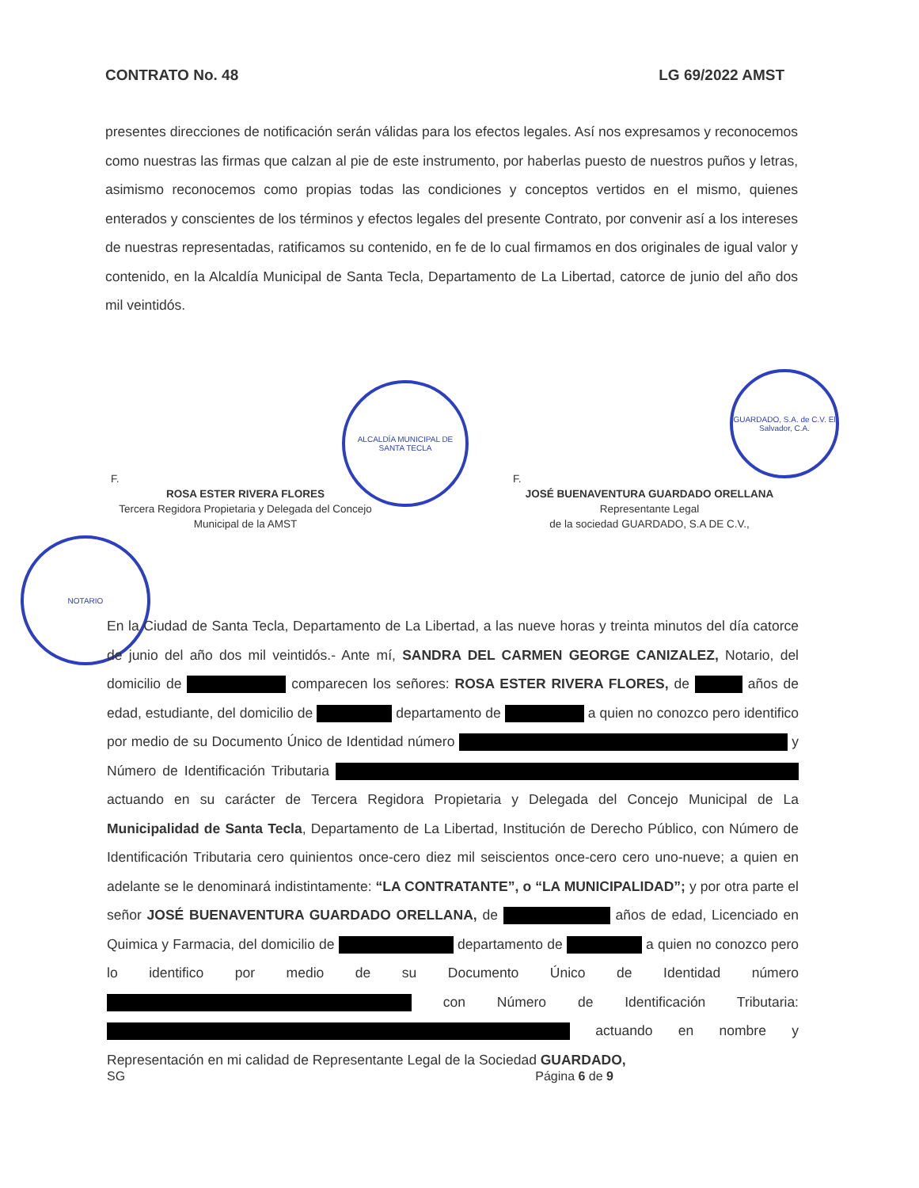CONTRATO No. 48 LG 69/2022 AMST
presentes direcciones de notificación serán válidas para los efectos legales. Así nos expresamos y reconocemos como nuestras las firmas que calzan al pie de este instrumento, por haberlas puesto de nuestros puños y letras, asimismo reconocemos como propias todas las condiciones y conceptos vertidos en el mismo, quienes enterados y conscientes de los términos y efectos legales del presente Contrato, por convenir así a los intereses de nuestras representadas, ratificamos su contenido, en fe de lo cual firmamos en dos originales de igual valor y contenido, en la Alcaldía Municipal de Santa Tecla, Departamento de La Libertad, catorce de junio del año dos mil veintidós.
ALCALDÍA MUNICIPAL DE SANTA TECLA
GUARDADO, S.A. de C.V. El Salvador, C.A.
NOTARIO
F.
ROSA ESTER RIVERA FLORES
Tercera Regidora Propietaria y Delegada del Concejo
Municipal de la AMST
F.
JOSÉ BUENAVENTURA GUARDADO ORELLANA
Representante Legal
de la sociedad GUARDADO, S.A DE C.V.,
En la Ciudad de Santa Tecla, Departamento de La Libertad, a las nueve horas y treinta minutos del día catorce de junio del año dos mil veintidós.- Ante mí, SANDRA DEL CARMEN GEORGE CANIZALEZ, Notario, del domicilio de comparecen los señores: ROSA ESTER RIVERA FLORES, de años de edad, estudiante, del domicilio de departamento de a quien no conozco pero identifico por medio de su Documento Único de Identidad número y Número de Identificación Tributaria actuando en su carácter de Tercera Regidora Propietaria y Delegada del Concejo Municipal de La Municipalidad de Santa Tecla, Departamento de La Libertad, Institución de Derecho Público, con Número de Identificación Tributaria cero quinientos once-cero diez mil seiscientos once-cero cero uno-nueve; a quien en adelante se le denominará indistintamente: “LA CONTRATANTE”, o “LA MUNICIPALIDAD”; y por otra parte el señor JOSÉ BUENAVENTURA GUARDADO ORELLANA, de años de edad, Licenciado en Quimica y Farmacia, del domicilio de departamento de a quien no conozco pero lo identifico por medio de su Documento Único de Identidad número con Número de Identificación Tributaria: actuando en nombre y Representación en mi calidad de Representante Legal de la Sociedad GUARDADO,
SG Página 6 de 9